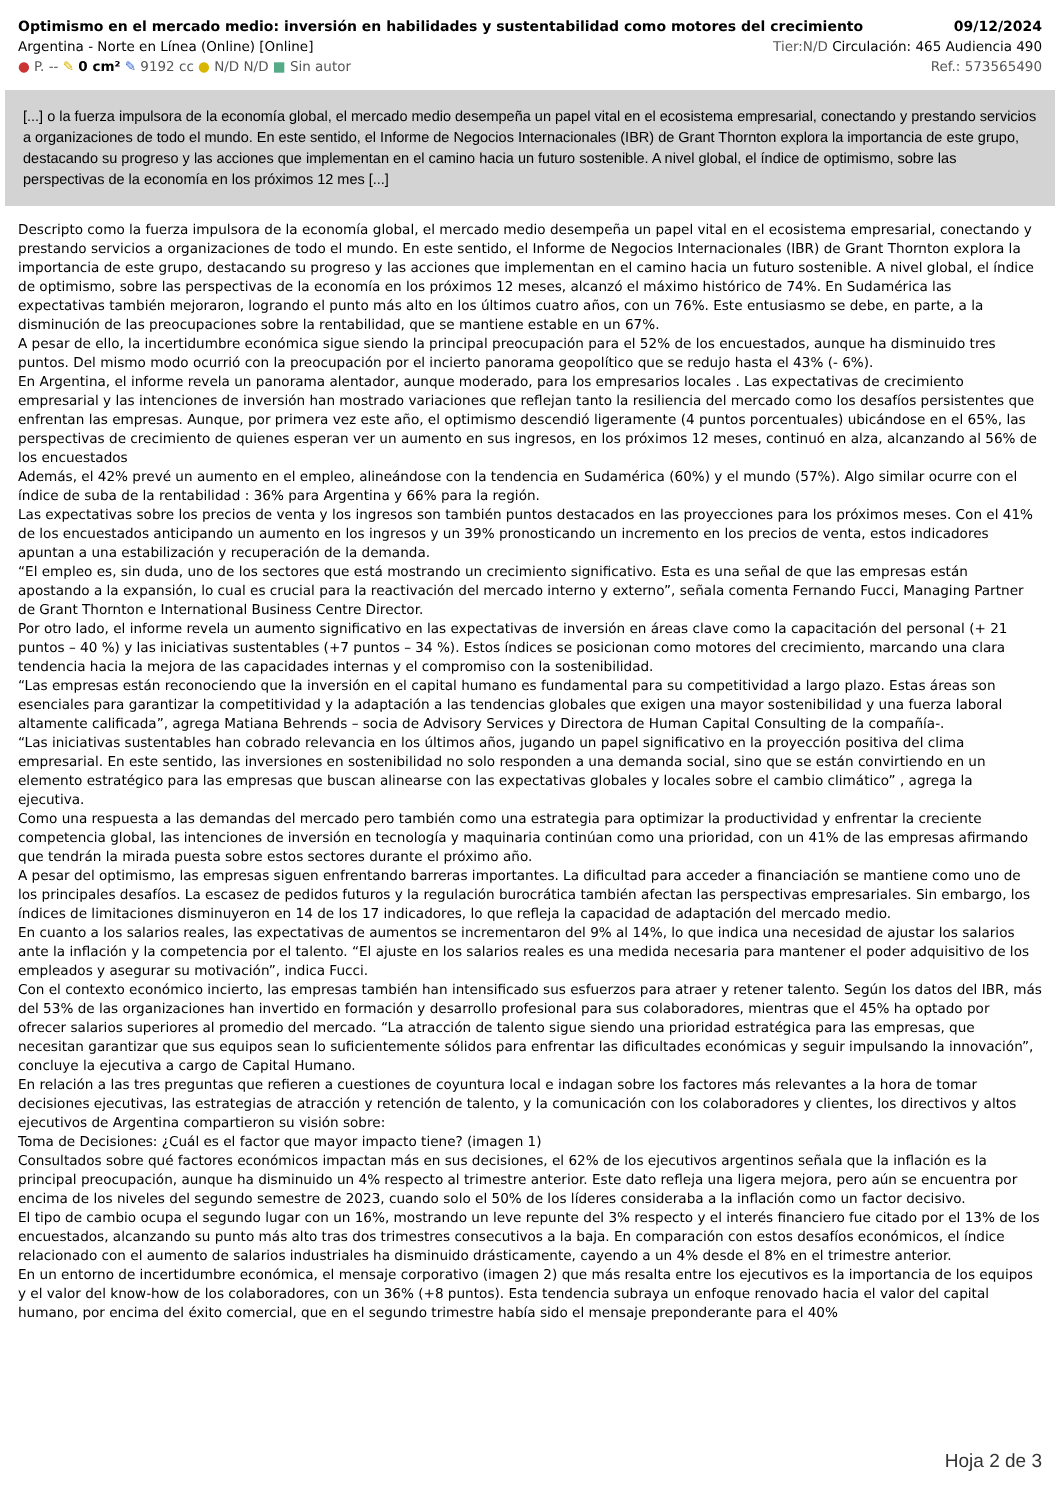Optimismo en el mercado medio: inversión en habilidades y sustentabilidad como motores del crecimiento 09/12/2024
Argentina - Norte en Línea (Online) [Online] Tier:N/D Circulación: 465 Audiencia 490
● P. -- ✎ 0 cm² ✎ 9192 cc ● N/D N/D ■ Sin autor Ref.: 573565490
[...] o la fuerza impulsora de la economía global, el mercado medio desempeña un papel vital en el ecosistema empresarial, conectando y prestando servicios a organizaciones de todo el mundo. En este sentido, el Informe de Negocios Internacionales (IBR) de Grant Thornton explora la importancia de este grupo, destacando su progreso y las acciones que implementan en el camino hacia un futuro sostenible. A nivel global, el índice de optimismo, sobre las perspectivas de la economía en los próximos 12 mes [...]
Descripto como la fuerza impulsora de la economía global, el mercado medio desempeña un papel vital en el ecosistema empresarial, conectando y prestando servicios a organizaciones de todo el mundo. En este sentido, el Informe de Negocios Internacionales (IBR) de Grant Thornton explora la importancia de este grupo, destacando su progreso y las acciones que implementan en el camino hacia un futuro sostenible. A nivel global, el índice de optimismo, sobre las perspectivas de la economía en los próximos 12 meses, alcanzó el máximo histórico de 74%. En Sudamérica las expectativas también mejoraron, logrando el punto más alto en los últimos cuatro años, con un 76%. Este entusiasmo se debe, en parte, a la disminución de las preocupaciones sobre la rentabilidad, que se mantiene estable en un 67%.
A pesar de ello, la incertidumbre económica sigue siendo la principal preocupación para el 52% de los encuestados, aunque ha disminuido tres puntos. Del mismo modo ocurrió con la preocupación por el incierto panorama geopolítico que se redujo hasta el 43% (- 6%).
En Argentina, el informe revela un panorama alentador, aunque moderado, para los empresarios locales . Las expectativas de crecimiento empresarial y las intenciones de inversión han mostrado variaciones que reflejan tanto la resiliencia del mercado como los desafíos persistentes que enfrentan las empresas. Aunque, por primera vez este año, el optimismo descendió ligeramente (4 puntos porcentuales) ubicándose en el 65%, las perspectivas de crecimiento de quienes esperan ver un aumento en sus ingresos, en los próximos 12 meses, continuó en alza, alcanzando al 56% de los encuestados
Además, el 42% prevé un aumento en el empleo, alineándose con la tendencia en Sudamérica (60%) y el mundo (57%). Algo similar ocurre con el índice de suba de la rentabilidad : 36% para Argentina y 66% para la región.
Las expectativas sobre los precios de venta y los ingresos son también puntos destacados en las proyecciones para los próximos meses. Con el 41% de los encuestados anticipando un aumento en los ingresos y un 39% pronosticando un incremento en los precios de venta, estos indicadores apuntan a una estabilización y recuperación de la demanda.
“El empleo es, sin duda, uno de los sectores que está mostrando un crecimiento significativo. Esta es una señal de que las empresas están apostando a la expansión, lo cual es crucial para la reactivación del mercado interno y externo”, señala comenta Fernando Fucci, Managing Partner de Grant Thornton e International Business Centre Director.
Por otro lado, el informe revela un aumento significativo en las expectativas de inversión en áreas clave como la capacitación del personal (+ 21 puntos – 40 %) y las iniciativas sustentables (+7 puntos – 34 %). Estos índices se posicionan como motores del crecimiento, marcando una clara tendencia hacia la mejora de las capacidades internas y el compromiso con la sostenibilidad.
“Las empresas están reconociendo que la inversión en el capital humano es fundamental para su competitividad a largo plazo. Estas áreas son esenciales para garantizar la competitividad y la adaptación a las tendencias globales que exigen una mayor sostenibilidad y una fuerza laboral altamente calificada”, agrega Matiana Behrends – socia de Advisory Services y Directora de Human Capital Consulting de la compañía-.
“Las iniciativas sustentables han cobrado relevancia en los últimos años, jugando un papel significativo en la proyección positiva del clima empresarial. En este sentido, las inversiones en sostenibilidad no solo responden a una demanda social, sino que se están convirtiendo en un elemento estratégico para las empresas que buscan alinearse con las expectativas globales y locales sobre el cambio climático” , agrega la ejecutiva.
Como una respuesta a las demandas del mercado pero también como una estrategia para optimizar la productividad y enfrentar la creciente competencia global, las intenciones de inversión en tecnología y maquinaria continúan como una prioridad, con un 41% de las empresas afirmando que tendrán la mirada puesta sobre estos sectores durante el próximo año.
A pesar del optimismo, las empresas siguen enfrentando barreras importantes. La dificultad para acceder a financiación se mantiene como uno de los principales desafíos. La escasez de pedidos futuros y la regulación burocrática también afectan las perspectivas empresariales. Sin embargo, los índices de limitaciones disminuyeron en 14 de los 17 indicadores, lo que refleja la capacidad de adaptación del mercado medio.
En cuanto a los salarios reales, las expectativas de aumentos se incrementaron del 9% al 14%, lo que indica una necesidad de ajustar los salarios ante la inflación y la competencia por el talento. “El ajuste en los salarios reales es una medida necesaria para mantener el poder adquisitivo de los empleados y asegurar su motivación”, indica Fucci.
Con el contexto económico incierto, las empresas también han intensificado sus esfuerzos para atraer y retener talento. Según los datos del IBR, más del 53% de las organizaciones han invertido en formación y desarrollo profesional para sus colaboradores, mientras que el 45% ha optado por ofrecer salarios superiores al promedio del mercado. “La atracción de talento sigue siendo una prioridad estratégica para las empresas, que necesitan garantizar que sus equipos sean lo suficientemente sólidos para enfrentar las dificultades económicas y seguir impulsando la innovación”, concluye la ejecutiva a cargo de Capital Humano.
En relación a las tres preguntas que refieren a cuestiones de coyuntura local e indagan sobre los factores más relevantes a la hora de tomar decisiones ejecutivas, las estrategias de atracción y retención de talento, y la comunicación con los colaboradores y clientes, los directivos y altos ejecutivos de Argentina compartieron su visión sobre:
Toma de Decisiones: ¿Cuál es el factor que mayor impacto tiene? (imagen 1)
Consultados sobre qué factores económicos impactan más en sus decisiones, el 62% de los ejecutivos argentinos señala que la inflación es la principal preocupación, aunque ha disminuido un 4% respecto al trimestre anterior. Este dato refleja una ligera mejora, pero aún se encuentra por encima de los niveles del segundo semestre de 2023, cuando solo el 50% de los líderes consideraba a la inflación como un factor decisivo.
El tipo de cambio ocupa el segundo lugar con un 16%, mostrando un leve repunte del 3% respecto y el interés financiero fue citado por el 13% de los encuestados, alcanzando su punto más alto tras dos trimestres consecutivos a la baja. En comparación con estos desafíos económicos, el índice relacionado con el aumento de salarios industriales ha disminuido drásticamente, cayendo a un 4% desde el 8% en el trimestre anterior.
En un entorno de incertidumbre económica, el mensaje corporativo (imagen 2) que más resalta entre los ejecutivos es la importancia de los equipos y el valor del know-how de los colaboradores, con un 36% (+8 puntos). Esta tendencia subraya un enfoque renovado hacia el valor del capital humano, por encima del éxito comercial, que en el segundo trimestre había sido el mensaje preponderante para el 40%
Hoja 2 de 3